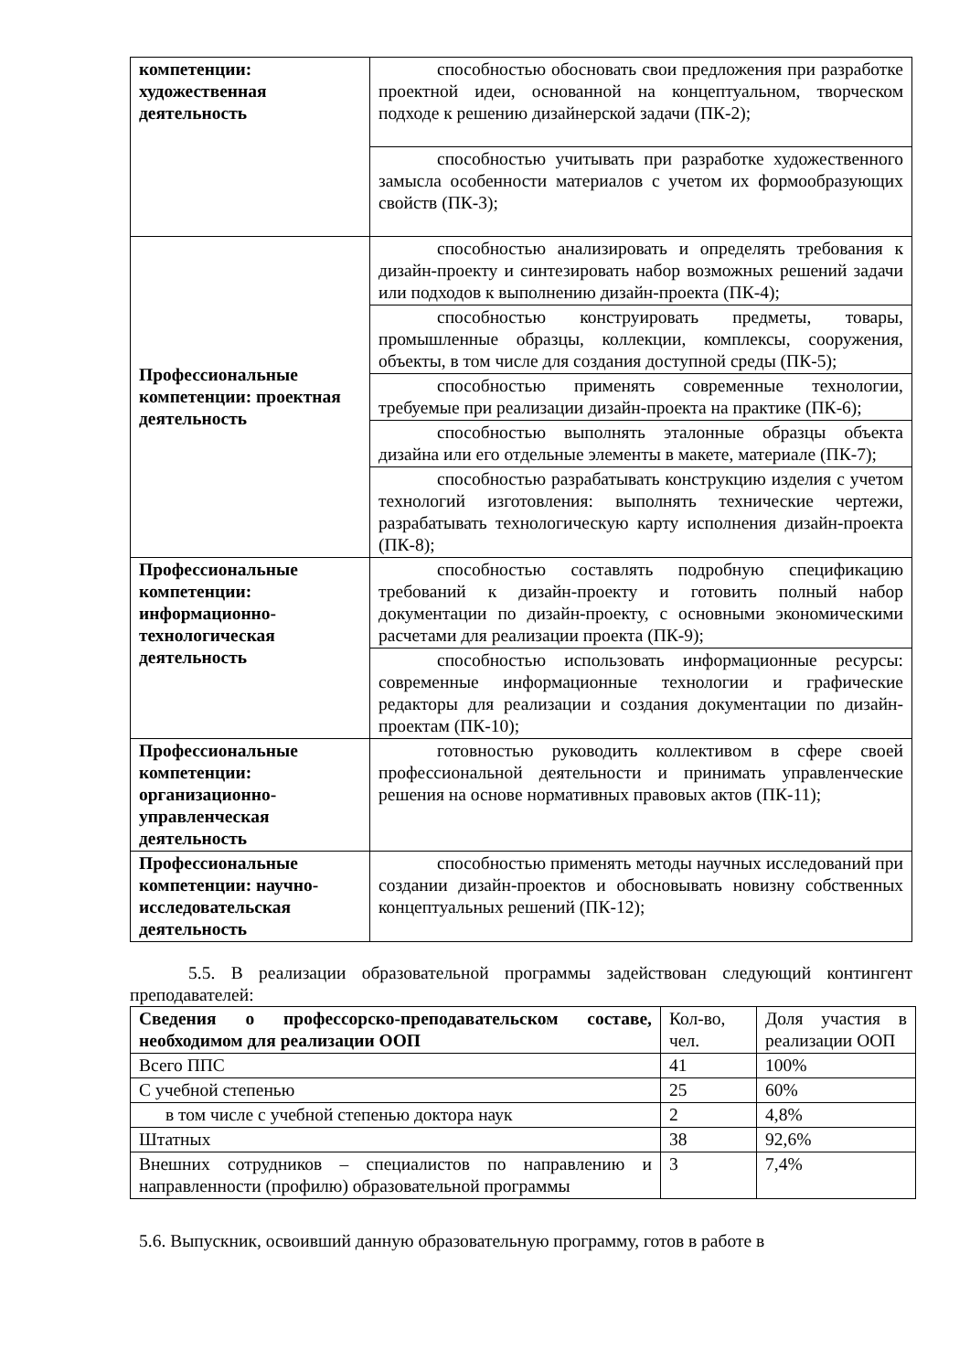| компетенции: художественная деятельность | способностью обосновать свои предложения при разработке проектной идеи, основанной на концептуальном, творческом подходе к решению дизайнерской задачи (ПК-2); |
| | способностью учитывать при разработке художественного замысла особенности материалов с учетом их формообразующих свойств (ПК-3); |
| Профессиональные компетенции: проектная деятельность | способностью анализировать и определять требования к дизайн-проекту и синтезировать набор возможных решений задачи или подходов к выполнению дизайн-проекта (ПК-4); |
| | способностью конструировать предметы, товары, промышленные образцы, коллекции, комплексы, сооружения, объекты, в том числе для создания доступной среды (ПК-5); |
| | способностью применять современные технологии, требуемые при реализации дизайн-проекта на практике (ПК-6); |
| | способностью выполнять эталонные образцы объекта дизайна или его отдельные элементы в макете, материале (ПК-7); |
| | способностью разрабатывать конструкцию изделия с учетом технологий изготовления: выполнять технические чертежи, разрабатывать технологическую карту исполнения дизайн-проекта (ПК-8); |
| Профессиональные компетенции: информационно-технологическая деятельность | способностью составлять подробную спецификацию требований к дизайн-проекту и готовить полный набор документации по дизайн-проекту, с основными экономическими расчетами для реализации проекта (ПК-9); |
| | способностью использовать информационные ресурсы: современные информационные технологии и графические редакторы для реализации и создания документации по дизайн-проектам (ПК-10); |
| Профессиональные компетенции: организационно-управленческая деятельность | готовностью руководить коллективом в сфере своей профессиональной деятельности и принимать управленческие решения на основе нормативных правовых актов (ПК-11); |
| Профессиональные компетенции: научно-исследовательская деятельность | способностью применять методы научных исследований при создании дизайн-проектов и обосновывать новизну собственных концептуальных решений (ПК-12); |
5.5. В реализации образовательной программы задействован следующий контингент преподавателей:
| Сведения о профессорско-преподавательском составе, необходимом для реализации ООП | Кол-во, чел. | Доля участия в реализации ООП |
| Всего ППС | 41 | 100% |
| С учебной степенью | 25 | 60% |
| в том числе с учебной степенью доктора наук | 2 | 4,8% |
| Штатных | 38 | 92,6% |
| Внешних сотрудников – специалистов по направлению и направленности (профилю) образовательной программы | 3 | 7,4% |
5.6. Выпускник, освоивший данную образовательную программу, готов в работе в